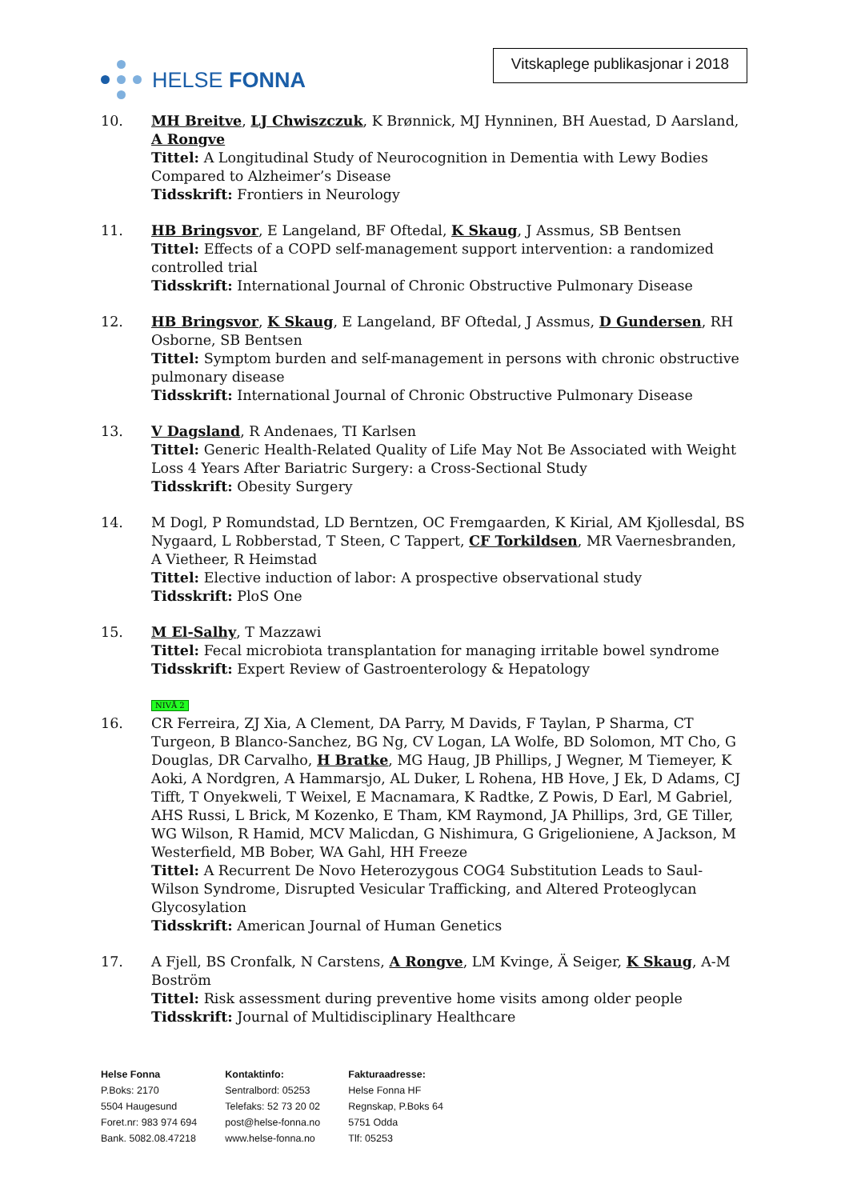HELSE FONNA
Vitskaplege publikasjonar i 2018
10. MH Breitve, LJ Chwiszczuk, K Brønnick, MJ Hynninen, BH Auestad, D Aarsland, A Rongve
Tittel: A Longitudinal Study of Neurocognition in Dementia with Lewy Bodies Compared to Alzheimer’s Disease
Tidsskrift: Frontiers in Neurology
11. HB Bringsvor, E Langeland, BF Oftedal, K Skaug, J Assmus, SB Bentsen
Tittel: Effects of a COPD self-management support intervention: a randomized controlled trial
Tidsskrift: International Journal of Chronic Obstructive Pulmonary Disease
12. HB Bringsvor, K Skaug, E Langeland, BF Oftedal, J Assmus, D Gundersen, RH Osborne, SB Bentsen
Tittel: Symptom burden and self-management in persons with chronic obstructive pulmonary disease
Tidsskrift: International Journal of Chronic Obstructive Pulmonary Disease
13. V Dagsland, R Andenaes, TI Karlsen
Tittel: Generic Health-Related Quality of Life May Not Be Associated with Weight Loss 4 Years After Bariatric Surgery: a Cross-Sectional Study
Tidsskrift: Obesity Surgery
14. M Dogl, P Romundstad, LD Berntzen, OC Fremgaarden, K Kirial, AM Kjollesdal, BS Nygaard, L Robberstad, T Steen, C Tappert, CF Torkildsen, MR Vaernesbranden, A Vietheer, R Heimstad
Tittel: Elective induction of labor: A prospective observational study
Tidsskrift: PloS One
15. M El-Salhy, T Mazzawi
Tittel: Fecal microbiota transplantation for managing irritable bowel syndrome
Tidsskrift: Expert Review of Gastroenterology & Hepatology
NIVÅ 2
16. CR Ferreira, ZJ Xia, A Clement, DA Parry, M Davids, F Taylan, P Sharma, CT Turgeon, B Blanco-Sanchez, BG Ng, CV Logan, LA Wolfe, BD Solomon, MT Cho, G Douglas, DR Carvalho, H Bratke, MG Haug, JB Phillips, J Wegner, M Tiemeyer, K Aoki, A Nordgren, A Hammarsjo, AL Duker, L Rohena, HB Hove, J Ek, D Adams, CJ Tifft, T Onyekweli, T Weixel, E Macnamara, K Radtke, Z Powis, D Earl, M Gabriel, AHS Russi, L Brick, M Kozenko, E Tham, KM Raymond, JA Phillips, 3rd, GE Tiller, WG Wilson, R Hamid, MCV Malicdan, G Nishimura, G Grigelioniene, A Jackson, M Westerfield, MB Bober, WA Gahl, HH Freeze
Tittel: A Recurrent De Novo Heterozygous COG4 Substitution Leads to Saul-Wilson Syndrome, Disrupted Vesicular Trafficking, and Altered Proteoglycan Glycosylation
Tidsskrift: American Journal of Human Genetics
17. A Fjell, BS Cronfalk, N Carstens, A Rongve, LM Kvinge, Ä Seiger, K Skaug, A-M Boström
Tittel: Risk assessment during preventive home visits among older people
Tidsskrift: Journal of Multidisciplinary Healthcare
Helse Fonna
P.Boks: 2170
5504 Haugesund
Foret.nr: 983 974 694
Bank. 5082.08.47218
Kontaktinfo:
Sentralbord: 05253
Telefaks: 52 73 20 02
post@helse-fonna.no
www.helse-fonna.no
Fakturaadresse:
Helse Fonna HF
Regnskap, P.Boks 64
5751 Odda
Tlf: 05253